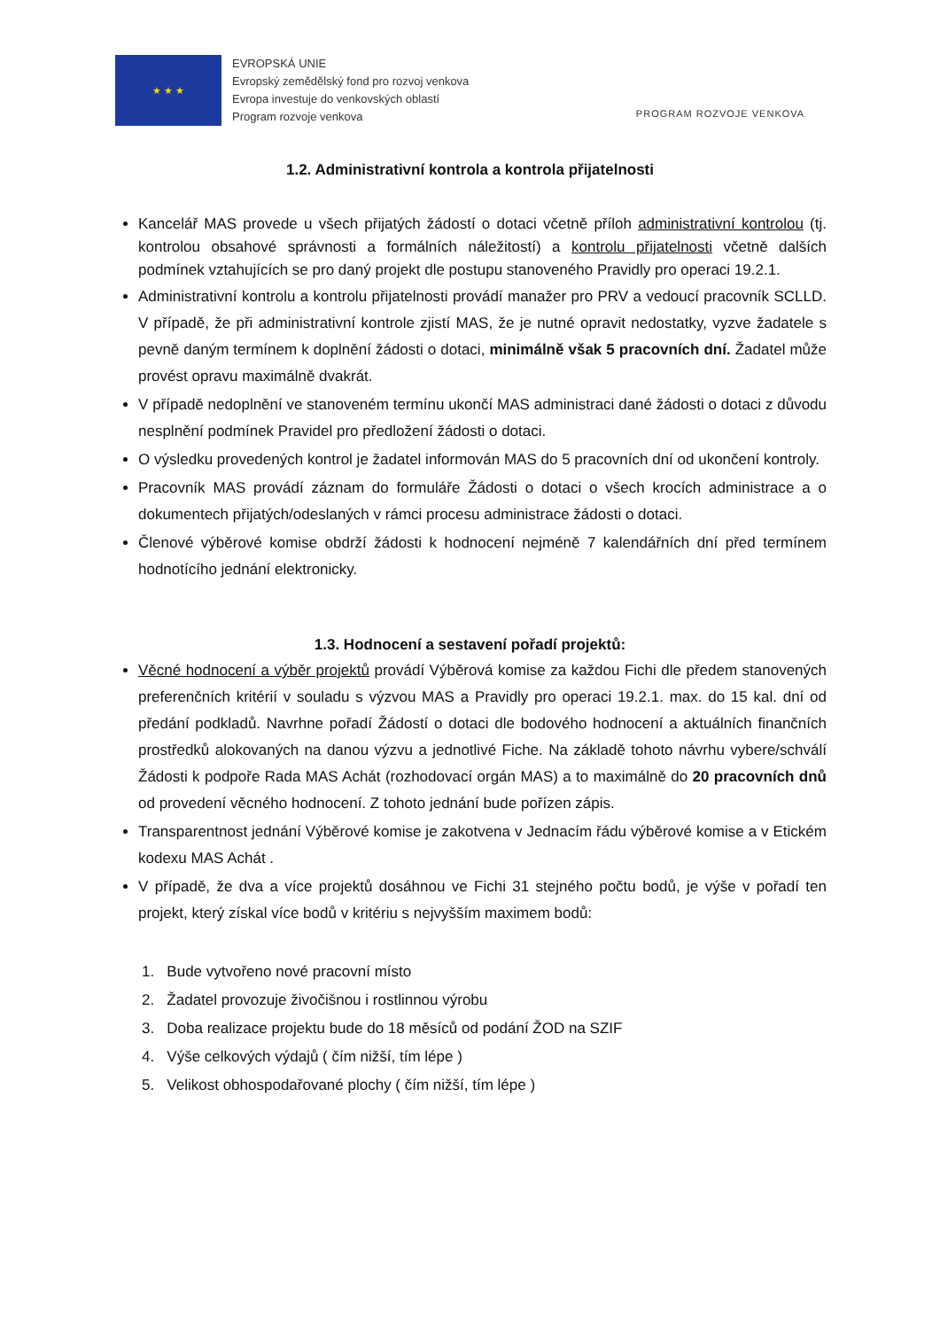★ ★ ★
EVROPSKÁ UNIE
Evropský zemědělský fond pro rozvoj venkova
Evropa investuje do venkovských oblastí
Program rozvoje venkova
PROGRAM ROZVOJE VENKOVA
1.2. Administrativní kontrola a kontrola přijatelnosti
Kancelář MAS provede u všech přijatých žádostí o dotaci včetně příloh administrativní kontrolou (tj. kontrolou obsahové správnosti a formálních náležitostí) a kontrolu přijatelnosti včetně dalších podmínek vztahujících se pro daný projekt dle postupu stanoveného Pravidly pro operaci 19.2.1.
Administrativní kontrolu a kontrolu přijatelnosti provádí manažer pro PRV a vedoucí pracovník SCLLD. V případě, že při administrativní kontrole zjistí MAS, že je nutné opravit nedostatky, vyzve žadatele s pevně daným termínem k doplnění žádosti o dotaci, minimálně však 5 pracovních dní. Žadatel může provést opravu maximálně dvakrát.
V případě nedoplnění ve stanoveném termínu ukončí MAS administraci dané žádosti o dotaci z důvodu nesplnění podmínek Pravidel pro předložení žádosti o dotaci.
O výsledku provedených kontrol je žadatel informován MAS do 5 pracovních dní od ukončení kontroly.
Pracovník MAS provádí záznam do formuláře Žádosti o dotaci o všech krocích administrace a o dokumentech přijatých/odeslaných v rámci procesu administrace žádosti o dotaci.
Členové výběrové komise obdrží žádosti k hodnocení nejméně 7 kalendářních dní před termínem hodnotícího jednání elektronicky.
1.3. Hodnocení a sestavení pořadí projektů:
Věcné hodnocení a výběr projektů provádí Výběrová komise za každou Fichi dle předem stanovených preferenčních kritérií v souladu s výzvou MAS a Pravidly pro operaci 19.2.1. max. do 15 kal. dní od předání podkladů. Navrhne pořadí Žádostí o dotaci dle bodového hodnocení a aktuálních finančních prostředků alokovaných na danou výzvu a jednotlivé Fiche. Na základě tohoto návrhu vybere/schválí Žádosti k podpoře Rada MAS Achát (rozhodovací orgán MAS) a to maximálně do 20 pracovních dnů od provedení věcného hodnocení. Z tohoto jednání bude pořízen zápis.
Transparentnost jednání Výběrové komise je zakotvena v Jednacím řádu výběrové komise a v Etickém kodexu MAS Achát .
V případě, že dva a více projektů dosáhnou ve Fichi 31 stejného počtu bodů, je výše v pořadí ten projekt, který získal více bodů v kritériu s nejvyšším maximem bodů:
1. Bude vytvořeno nové pracovní místo
2. Žadatel provozuje živočišnou i rostlinnou výrobu
3. Doba realizace projektu bude do 18 měsíců od podání ŽOD na SZIF
4. Výše celkových výdajů ( čím nižší, tím lépe )
5. Velikost obhospodařované plochy ( čím nižší, tím lépe )